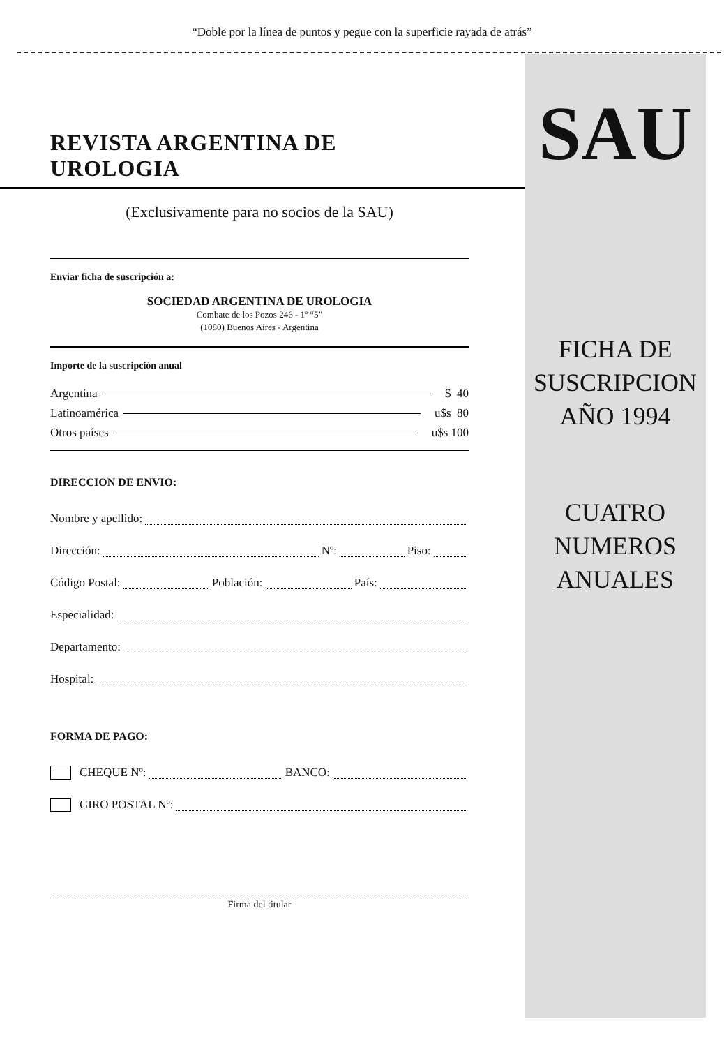“Doble por la línea de puntos y pegue con la superficie rayada de atrás”
REVISTA ARGENTINA DE UROLOGIA
(Exclusivamente para no socios de la SAU)
Enviar ficha de suscripción a:
SOCIEDAD ARGENTINA DE UROLOGIA
Combate de los Pozos 246 - 1º “5”
(1080) Buenos Aires - Argentina
Importe de la suscripción anual
Argentina $ 40
Latinoamérica u$s 80
Otros países u$s 100
DIRECCION DE ENVIO:
Nombre y apellido:
Dirección: Nº: Piso:
Código Postal: Población: País:
Especialidad:
Departamento:
Hospital:
FORMA DE PAGO:
CHEQUE Nº: BANCO:
GIRO POSTAL Nº:
Firma del titular
SAU
FICHA DE
SUSCRIPCION
AÑO 1994
CUATRO
NUMEROS
ANUALES